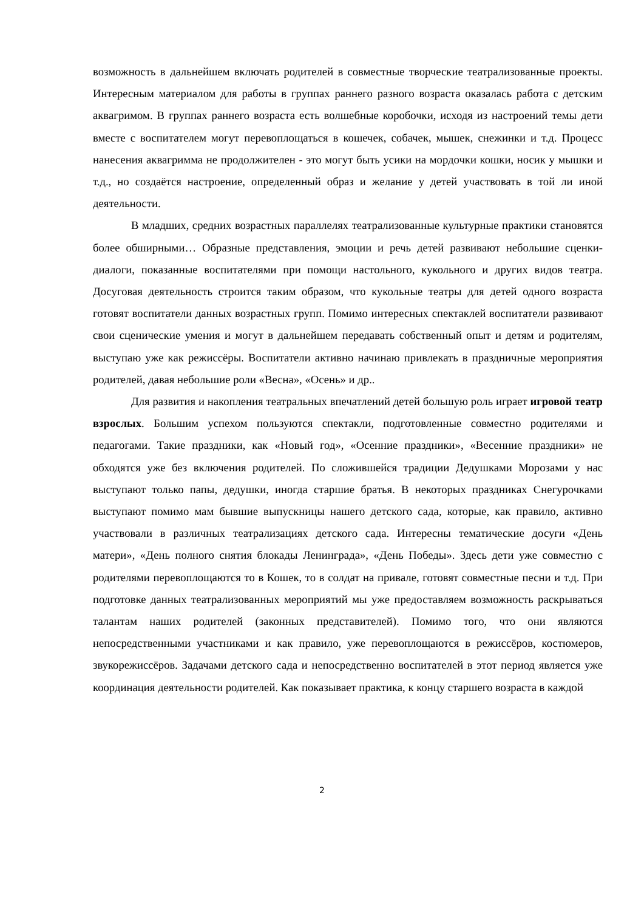возможность в дальнейшем включать родителей в совместные творческие театрализованные проекты. Интересным материалом для работы в группах раннего разного возраста оказалась работа с детским аквагримом. В группах раннего возраста есть волшебные коробочки, исходя из настроений темы дети вместе с воспитателем могут перевоплощаться в кошечек, собачек, мышек, снежинки и т.д. Процесс нанесения аквагримма не продолжителен - это могут быть усики на мордочки кошки, носик у мышки и т.д., но создаётся настроение, определенный образ и желание у детей участвовать в той ли иной деятельности.
В младших, средних возрастных параллелях театрализованные культурные практики становятся более обширными… Образные представления, эмоции и речь детей развивают небольшие сценки-диалоги, показанные воспитателями при помощи настольного, кукольного и других видов театра. Досуговая деятельность строится таким образом, что кукольные театры для детей одного возраста готовят воспитатели данных возрастных групп. Помимо интересных спектаклей воспитатели развивают свои сценические умения и могут в дальнейшем передавать собственный опыт и детям и родителям, выступаю уже как режиссёры. Воспитатели активно начинаю привлекать в праздничные мероприятия родителей, давая небольшие роли «Весна», «Осень» и др..
Для развития и накопления театральных впечатлений детей большую роль играет игровой театр взрослых. Большим успехом пользуются спектакли, подготовленные совместно родителями и педагогами. Такие праздники, как «Новый год», «Осенние праздники», «Весенние праздники» не обходятся уже без включения родителей. По сложившейся традиции Дедушками Морозами у нас выступают только папы, дедушки, иногда старшие братья. В некоторых праздниках Снегурочками выступают помимо мам бывшие выпускницы нашего детского сада, которые, как правило, активно участвовали в различных театрализациях детского сада. Интересны тематические досуги «День матери», «День полного снятия блокады Ленинграда», «День Победы». Здесь дети уже совместно с родителями перевоплощаются то в Кошек, то в солдат на привале, готовят совместные песни и т.д. При подготовке данных театрализованных мероприятий мы уже предоставляем возможность раскрываться талантам наших родителей (законных представителей). Помимо того, что они являются непосредственными участниками и как правило, уже перевоплощаются в режиссёров, костюмеров, звукорежиссёров. Задачами детского сада и непосредственно воспитателей в этот период является уже координация деятельности родителей. Как показывает практика, к концу старшего возраста в каждой
2